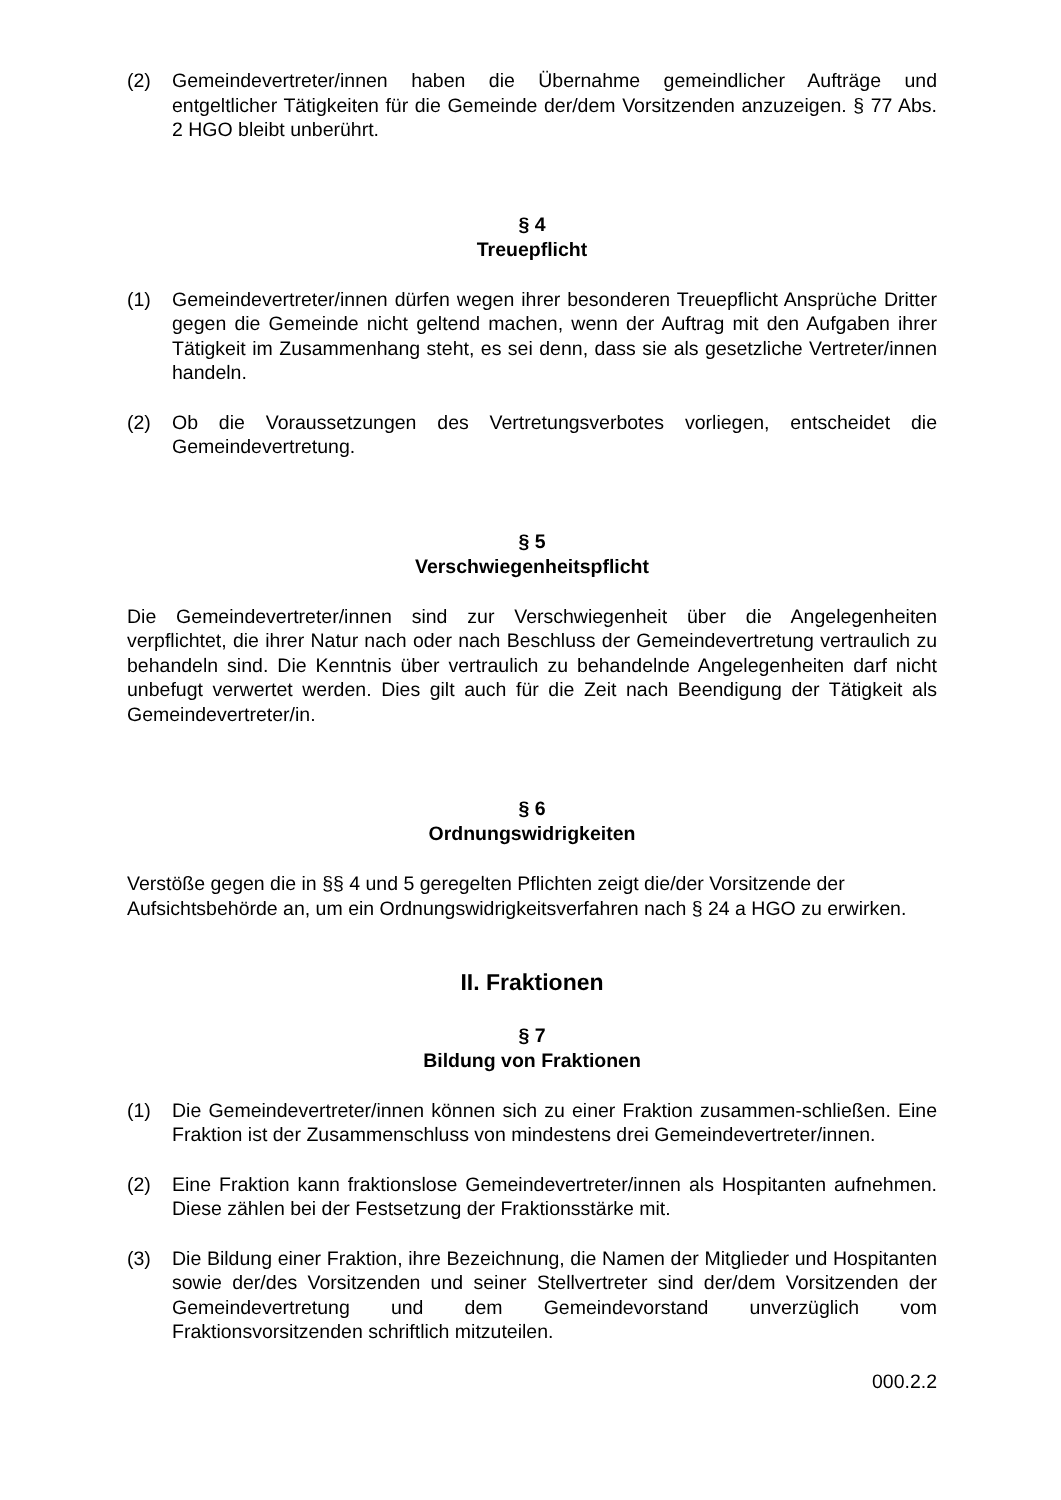(2) Gemeindevertreter/innen haben die Übernahme gemeindlicher Aufträge und entgeltlicher Tätigkeiten für die Gemeinde der/dem Vorsitzenden anzuzeigen. § 77 Abs. 2 HGO bleibt unberührt.
§ 4
Treuepflicht
(1) Gemeindevertreter/innen dürfen wegen ihrer besonderen Treuepflicht Ansprüche Dritter gegen die Gemeinde nicht geltend machen, wenn der Auftrag mit den Aufgaben ihrer Tätigkeit im Zusammenhang steht, es sei denn, dass sie als gesetzliche Vertreter/innen handeln.
(2) Ob die Voraussetzungen des Vertretungsverbotes vorliegen, entscheidet die Gemeindevertretung.
§ 5
Verschwiegenheitspflicht
Die Gemeindevertreter/innen sind zur Verschwiegenheit über die Angelegenheiten verpflichtet, die ihrer Natur nach oder nach Beschluss der Gemeindevertretung vertraulich zu behandeln sind. Die Kenntnis über vertraulich zu behandelnde Angelegenheiten darf nicht unbefugt verwertet werden. Dies gilt auch für die Zeit nach Beendigung der Tätigkeit als Gemeindevertreter/in.
§ 6
Ordnungswidrigkeiten
Verstöße gegen die in §§ 4 und 5 geregelten Pflichten zeigt die/der Vorsitzende der Aufsichtsbehörde an, um ein Ordnungswidrigkeitsverfahren nach § 24 a HGO zu erwirken.
II. Fraktionen
§ 7
Bildung von Fraktionen
(1) Die Gemeindevertreter/innen können sich zu einer Fraktion zusammen-schließen. Eine Fraktion ist der Zusammenschluss von mindestens drei Gemeindevertreter/innen.
(2) Eine Fraktion kann fraktionslose Gemeindevertreter/innen als Hospitanten aufnehmen. Diese zählen bei der Festsetzung der Fraktionsstärke mit.
(3) Die Bildung einer Fraktion, ihre Bezeichnung, die Namen der Mitglieder und Hospitanten sowie der/des Vorsitzenden und seiner Stellvertreter sind der/dem Vorsitzenden der Gemeindevertretung und dem Gemeindevorstand unverzüglich vom Fraktionsvorsitzenden schriftlich mitzuteilen.
000.2.2